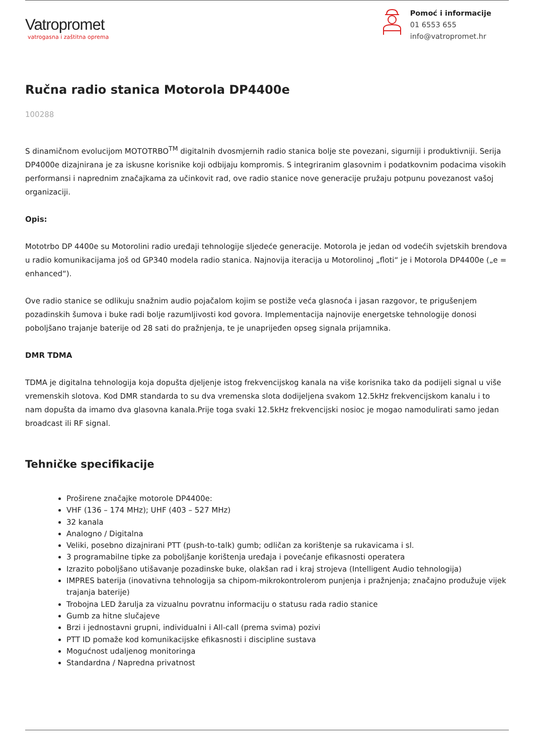Vatropromet
vatrogasna i zaštitna oprema
Pomoć i informacije
01 6553 655
info@vatropromet.hr
Ručna radio stanica Motorola DP4400e
100288
S dinamičnom evolucijom MOTOTRBO<sup>TM</sup> digitalnih dvosmjernih radio stanica bolje ste povezani, sigurniji i produktivniji. Serija DP4000e dizajnirana je za iskusne korisnike koji odbijaju kompromis. S integriranim glasovnim i podatkovnim podacima visokih performansi i naprednim značajkama za učinkovit rad, ove radio stanice nove generacije pružaju potpunu povezanost vašoj organizaciji.
Opis:
Mototrbo DP 4400e su Motorolini radio uređaji tehnologije sljedeće generacije. Motorola je jedan od vodećih svjetskih brendova u radio komunikacijama još od GP340 modela radio stanica. Najnovija iteracija u Motorolinoj „floti“ je i Motorola DP4400e („e = enhanced“).
Ove radio stanice se odlikuju snažnim audio pojačalom kojim se postiže veća glasnoća i jasan razgovor, te prigušenjem pozadinskih šumova i buke radi bolje razumljivosti kod govora. Implementacija najnovije energetske tehnologije donosi poboljšano trajanje baterije od 28 sati do pražnjenja, te je unaprijeđen opseg signala prijamnika.
DMR TDMA
TDMA je digitalna tehnologija koja dopušta djeljenje istog frekvencijskog kanala na više korisnika tako da podijeli signal u više vremenskih slotova. Kod DMR standarda to su dva vremenska slota dodijeljena svakom 12.5kHz frekvencijskom kanalu i to nam dopušta da imamo dva glasovna kanala.Prije toga svaki 12.5kHz frekvencijski nosioc je mogao namodulirati samo jedan broadcast ili RF signal.
Tehničke specifikacije
Proširene značajke motorole DP4400e:
VHF (136 – 174 MHz); UHF (403 – 527 MHz)
32 kanala
Analogno / Digitalna
Veliki, posebno dizajnirani PTT (push-to-talk) gumb; odličan za korištenje sa rukavicama i sl.
3 programabilne tipke za poboljšanje korištenja uređaja i povećanje efikasnosti operatera
Izrazito poboljšano utišavanje pozadinske buke, olakšan rad i kraj strojeva (Intelligent Audio tehnologija)
IMPRES baterija (inovativna tehnologija sa chipom-mikrokontrolerom punjenja i pražnjenja; značajno produžuje vijek trajanja baterije)
Trobojna LED žarulja za vizualnu povratnu informaciju o statusu rada radio stanice
Gumb za hitne slučajeve
Brzi i jednostavni grupni, individualni i All-call (prema svima) pozivi
PTT ID pomaže kod komunikacijske efikasnosti i discipline sustava
Mogućnost udaljenog monitoringa
Standardna / Napredna privatnost